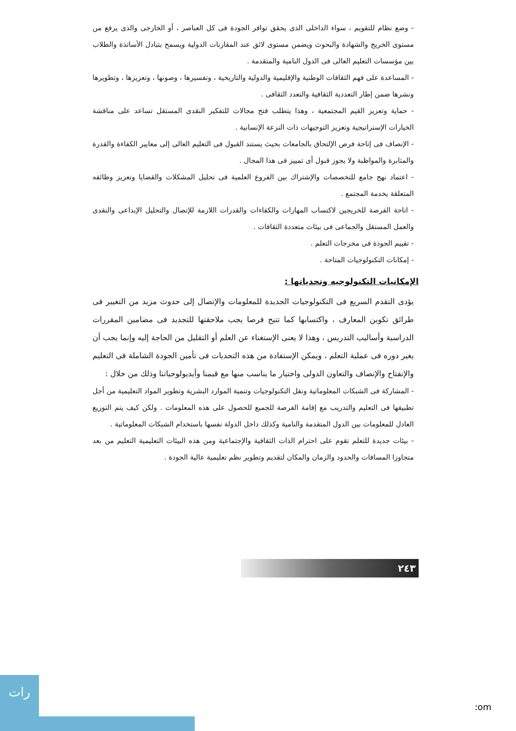- وضع نظام للتقويم ، سواء الداخلى الذى يحقق توافر الجودة فى كل العناصر ، أو الخارجى والذى يرفع من مستوى الخريج والشهادة والبحوث ويضمن مستوى لائق عند المقارنات الدولية ويسمح بتبادل الأساتذة والطلاب بين مؤسسات التعليم العالى فى الدول النامية والمتقدمة .
- المساعدة على فهم الثقافات الوطنية والإقليمية والدولية والتاريخية ، وتفسيرها ، وصونها ، وتعزيزها ، وتطويرها ونشرها ضمن إطار التعددية الثقافية والتعدد الثقافى .
- حماية وتعزيز القيم المجتمعية ، وهذا يتطلب فتح مجالات للتفكير النقدى المستقل تساعد على مناقشة الخيارات الإستراتيجية وتعزيز التوجيهات ذات النزعة الإنسانية .
- الإنصاف فى إتاحة فرص الإلتحاق بالجامعات بحيث يستند القبول فى التعليم العالى إلى معايير الكفاءة والقدرة والمثابرة والمواظبة ولا يجوز قبول أى تمييز فى هذا المجال .
- اعتماد نهج جامع للتخصصات والإشتراك بين الفروع العلمية فى تحليل المشكلات والقضايا وتعزيز وظائفه المتعلقة بخدمة المجتمع .
- اتاحة الفرصة للخريجين لاكتساب المهارات والكفاءات والقدرات اللازمة للإتصال والتحليل الإبداعى والنقدى والعمل المستقل والجماعى فى بيئات متعددة الثقافات .
- تقييم الجودة فى مخرجات التعلم .
- إمكانات التكنولوجيات المتاحة .
الإمكانيات التكنولوجيه وتحدياتها :
يؤدى التقدم السريع فى التكنولوجيات الجديدة للمعلومات والإتصال إلى حدوث مزيد من التغيير فى طرائق تكوين المعارف ، واكتسابها كما تتيح فرصا يجب ملاحقتها للتجديد فى مضامين المقررات الدراسية وأساليب التدريس ، وهذا لا يعنى الإستغناء عن العلم أو التقليل من الحاجة إليه وإنما يجب أن يغير دوره فى عملية التعلم ، ويمكن الإستفادة من هذه التحديات فى تأمين الجودة الشاملة فى التعليم والإنفتاح والإنصاف والتعاون الدولى واختيار ما يناسب منها مع قيمنا وأيديولوجياتنا وذلك من خلال :
- المشاركة فى الشبكات المعلوماتية ونقل التكنولوجيات وتنمية الموارد البشرية وتطوير المواد التعليمية من أجل تطبيقها فى التعليم والتدريب مع إقامة الفرصة للجميع للحصول على هذه المعلومات . ولكن كيف يتم التوزيع العادل للمعلومات بين الدول المتقدمة والنامية وكذلك داخل الدولة نفسها باستخدام الشبكات المعلوماتية .
- بيئات جديدة للتعلم تقوم على احترام الذات الثقافية والإجتماعية ومن هذه البيئات التعليمية التعليم من بعد متجاوزا المسافات والحدود والزمان والمكان لتقديم وتطوير نظم تعليمية عالية الجودة .
٢٤٣
رات
:om